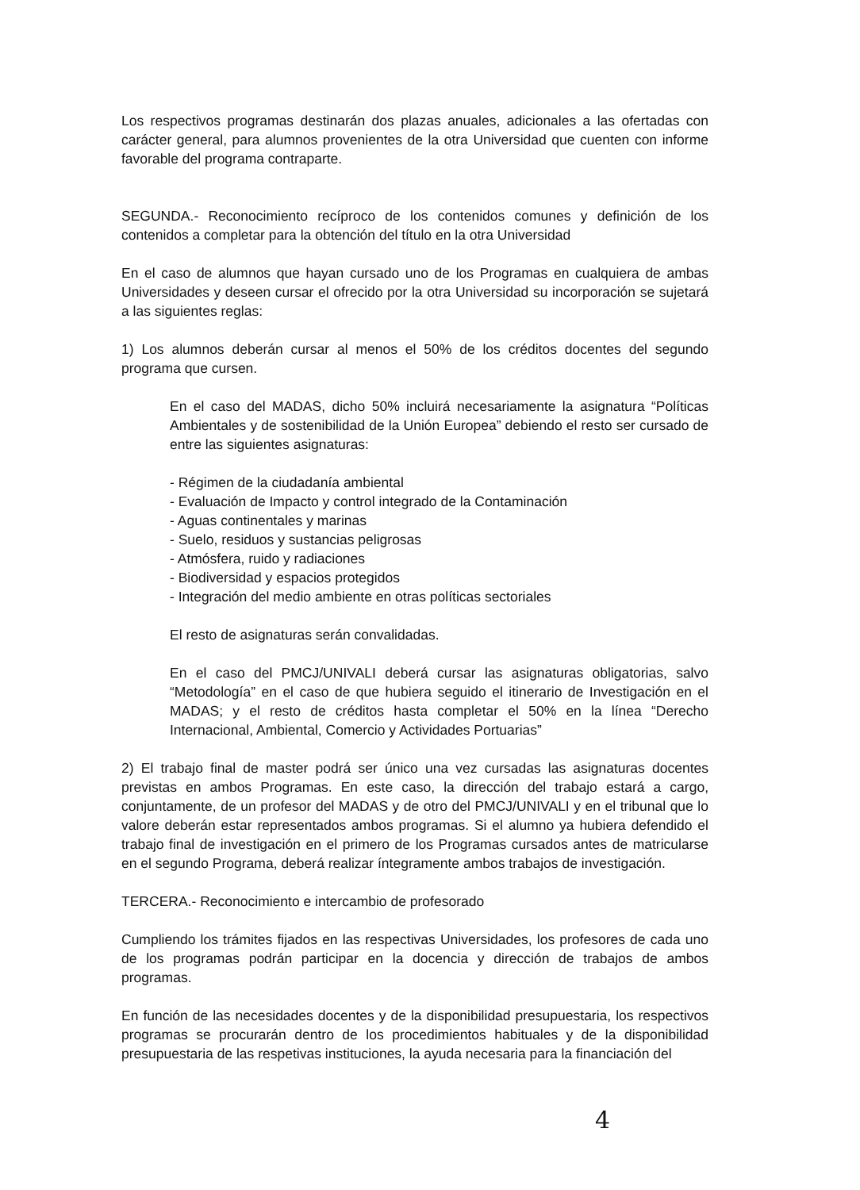Los respectivos programas destinarán dos plazas anuales, adicionales a las ofertadas con carácter general, para alumnos provenientes de la otra Universidad que cuenten con informe favorable del programa contraparte.
SEGUNDA.- Reconocimiento recíproco de los contenidos comunes y definición de los contenidos a completar para la obtención del título en la otra Universidad
En el caso de alumnos que hayan cursado uno de los Programas en cualquiera de ambas Universidades y deseen cursar el ofrecido por la otra Universidad su incorporación se sujetará a las siguientes reglas:
1) Los alumnos deberán cursar al menos el 50% de los créditos docentes del segundo programa que cursen.
En el caso del MADAS, dicho 50% incluirá necesariamente la asignatura “Políticas Ambientales y de sostenibilidad de la Unión Europea” debiendo el resto ser cursado de entre las siguientes asignaturas:
- Régimen de la ciudadanía ambiental
- Evaluación de Impacto y control integrado de la Contaminación
- Aguas continentales y marinas
- Suelo, residuos y sustancias peligrosas
- Atmósfera, ruido y radiaciones
- Biodiversidad y espacios protegidos
- Integración del medio ambiente en otras políticas sectoriales
El resto de asignaturas serán convalidadas.
En el caso del PMCJ/UNIVALI deberá cursar las asignaturas obligatorias, salvo “Metodología” en el caso de que hubiera seguido el itinerario de Investigación en el MADAS; y el resto de créditos hasta completar el 50% en la línea “Derecho Internacional, Ambiental, Comercio y Actividades Portuarias”
2) El trabajo final de master podrá ser único una vez cursadas las asignaturas docentes previstas en ambos Programas. En este caso, la dirección del trabajo estará a cargo, conjuntamente, de un profesor del MADAS y de otro del PMCJ/UNIVALI y en el tribunal que lo valore deberán estar representados ambos programas. Si el alumno ya hubiera defendido el trabajo final de investigación en el primero de los Programas cursados antes de matricularse en el segundo Programa, deberá realizar íntegramente ambos trabajos de investigación.
TERCERA.- Reconocimiento e intercambio de profesorado
Cumpliendo los trámites fijados en las respectivas Universidades, los profesores de cada uno de los programas podrán participar en la docencia y dirección de trabajos de ambos programas.
En función de las necesidades docentes y de la disponibilidad presupuestaria, los respectivos programas se procurarán dentro de los procedimientos habituales y de la disponibilidad presupuestaria de las respetivas instituciones, la ayuda necesaria para la financiación del
4